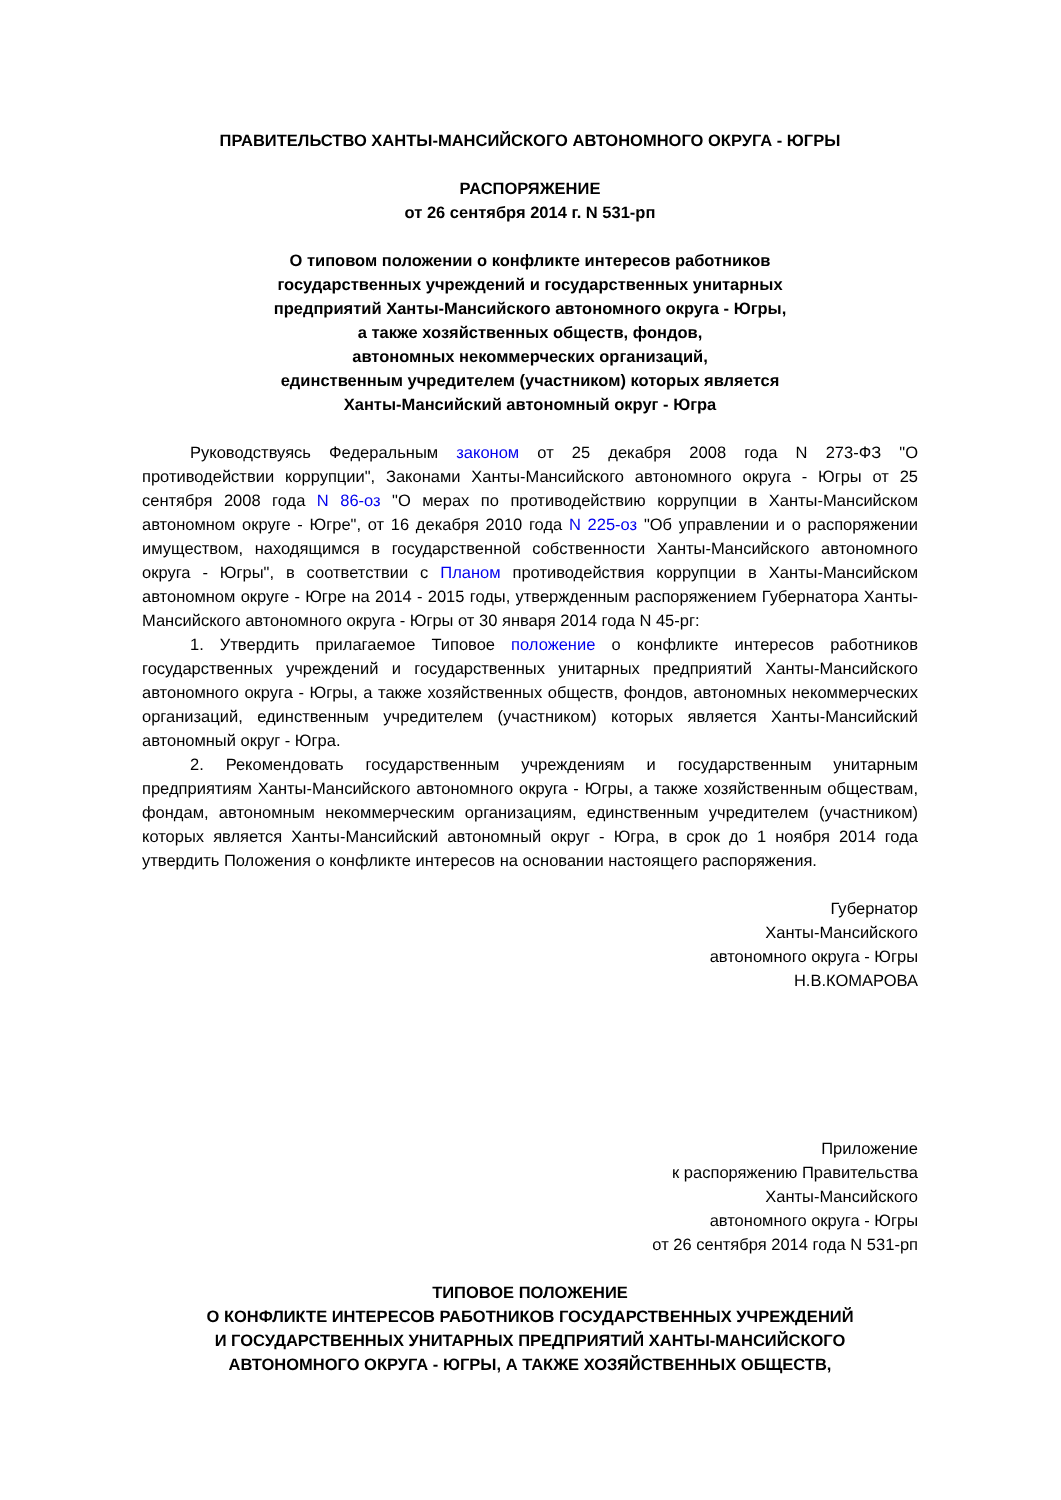ПРАВИТЕЛЬСТВО ХАНТЫ-МАНСИЙСКОГО АВТОНОМНОГО ОКРУГА - ЮГРЫ
РАСПОРЯЖЕНИЕ
от 26 сентября 2014 г. N 531-рп
О типовом положении о конфликте интересов работников
государственных учреждений и государственных унитарных
предприятий Ханты-Мансийского автономного округа - Югры,
а также хозяйственных обществ, фондов,
автономных некоммерческих организаций,
единственным учредителем (участником) которых является
Ханты-Мансийский автономный округ - Югра
Руководствуясь Федеральным законом от 25 декабря 2008 года N 273-ФЗ "О противодействии коррупции", Законами Ханты-Мансийского автономного округа - Югры от 25 сентября 2008 года N 86-оз "О мерах по противодействию коррупции в Ханты-Мансийском автономном округе - Югре", от 16 декабря 2010 года N 225-оз "Об управлении и о распоряжении имуществом, находящимся в государственной собственности Ханты-Мансийского автономного округа - Югры", в соответствии с Планом противодействия коррупции в Ханты-Мансийском автономном округе - Югре на 2014 - 2015 годы, утвержденным распоряжением Губернатора Ханты-Мансийского автономного округа - Югры от 30 января 2014 года N 45-рг:
1. Утвердить прилагаемое Типовое положение о конфликте интересов работников государственных учреждений и государственных унитарных предприятий Ханты-Мансийского автономного округа - Югры, а также хозяйственных обществ, фондов, автономных некоммерческих организаций, единственным учредителем (участником) которых является Ханты-Мансийский автономный округ - Югра.
2. Рекомендовать государственным учреждениям и государственным унитарным предприятиям Ханты-Мансийского автономного округа - Югры, а также хозяйственным обществам, фондам, автономным некоммерческим организациям, единственным учредителем (участником) которых является Ханты-Мансийский автономный округ - Югра, в срок до 1 ноября 2014 года утвердить Положения о конфликте интересов на основании настоящего распоряжения.
Губернатор
Ханты-Мансийского
автономного округа - Югры
Н.В.КОМАРОВА
Приложение
к распоряжению Правительства
Ханты-Мансийского
автономного округа - Югры
от 26 сентября 2014 года N 531-рп
ТИПОВОЕ ПОЛОЖЕНИЕ
О КОНФЛИКТЕ ИНТЕРЕСОВ РАБОТНИКОВ ГОСУДАРСТВЕННЫХ УЧРЕЖДЕНИЙ
И ГОСУДАРСТВЕННЫХ УНИТАРНЫХ ПРЕДПРИЯТИЙ ХАНТЫ-МАНСИЙСКОГО
АВТОНОМНОГО ОКРУГА - ЮГРЫ, А ТАКЖЕ ХОЗЯЙСТВЕННЫХ ОБЩЕСТВ,